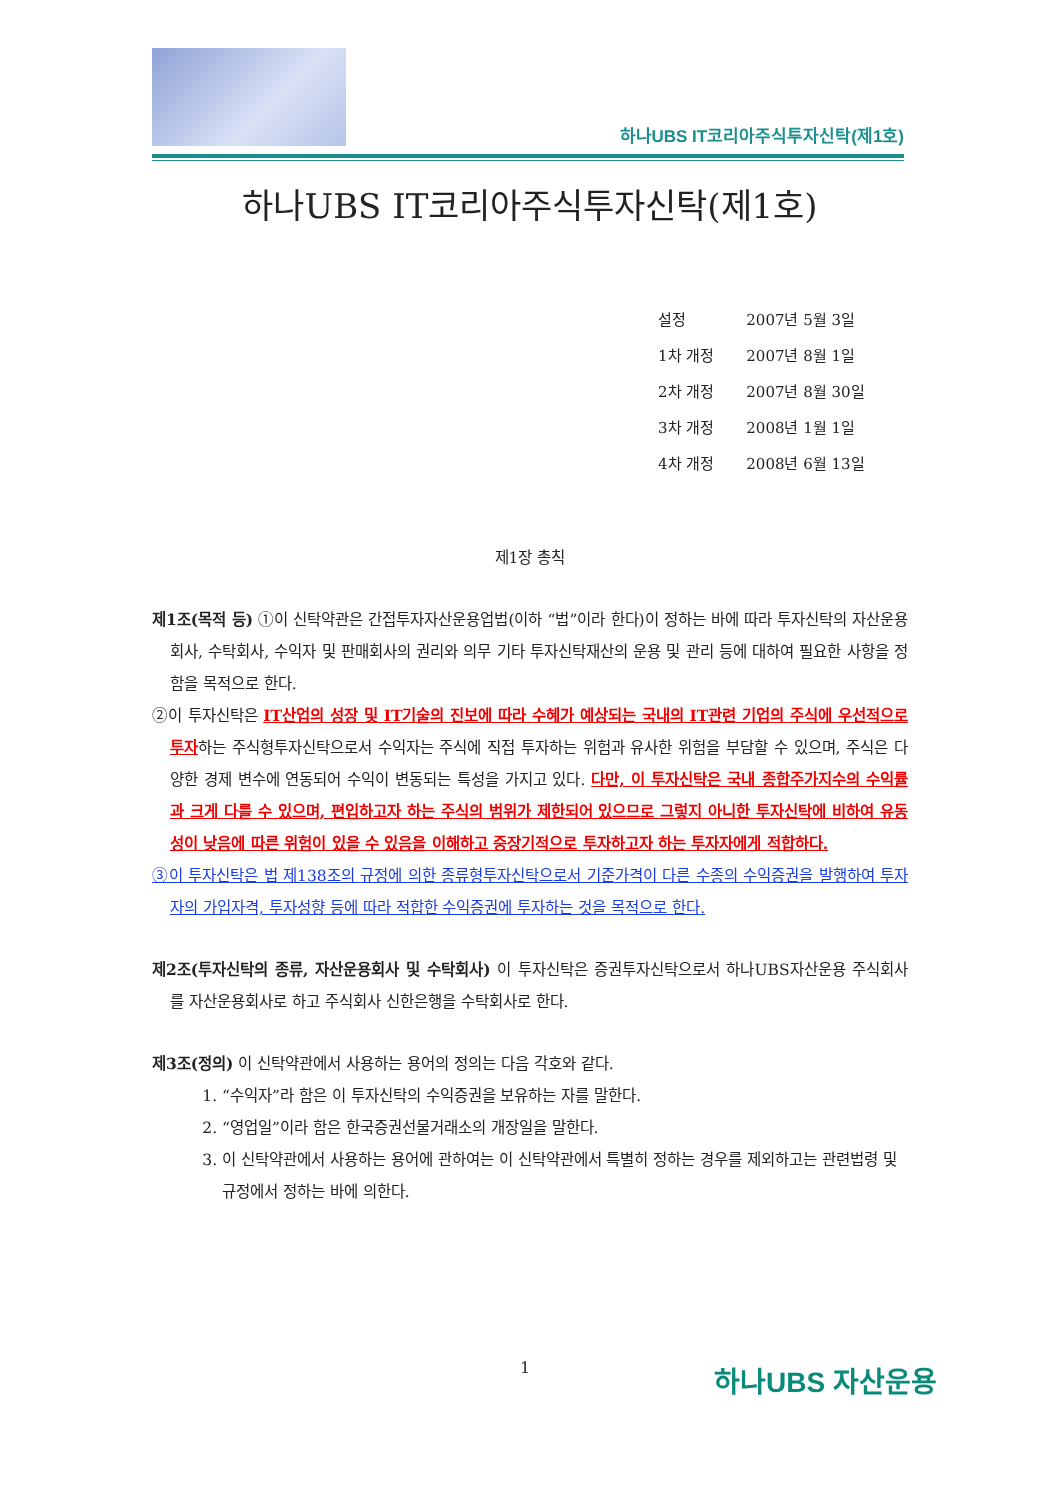하나UBS IT코리아주식투자신탁(제1호)
하나UBS IT코리아주식투자신탁(제1호)
| 설정 | 2007년 5월 3일 |
| 1차 개정 | 2007년 8월 1일 |
| 2차 개정 | 2007년 8월 30일 |
| 3차 개정 | 2008년 1월 1일 |
| 4차 개정 | 2008년 6월 13일 |
제1장 총칙
제1조(목적 등) ①이 신탁약관은 간접투자자산운용업법(이하 “법”이라 한다)이 정하는 바에 따라 투자신탁의 자산운용회사, 수탁회사, 수익자 및 판매회사의 권리와 의무 기타 투자신탁재산의 운용 및 관리 등에 대하여 필요한 사항을 정함을 목적으로 한다.
②이 투자신탁은 IT산업의 성장 및 IT기술의 진보에 따라 수혜가 예상되는 국내의 IT관련 기업의 주식에 우선적으로 투자하는 주식형투자신탁으로서 수익자는 주식에 직접 투자하는 위험과 유사한 위험을 부담할 수 있으며, 주식은 다양한 경제 변수에 연동되어 수익이 변동되는 특성을 가지고 있다. 다만, 이 투자신탁은 국내 종합주가지수의 수익률과 크게 다를 수 있으며, 편입하고자 하는 주식의 범위가 제한되어 있으므로 그렇지 아니한 투자신탁에 비하여 유동성이 낮음에 따른 위험이 있을 수 있음을 이해하고 중장기적으로 투자하고자 하는 투자자에게 적합하다.
③이 투자신탁은 법 제138조의 규정에 의한 종류형투자신탁으로서 기준가격이 다른 수종의 수익증권을 발행하여 투자자의 가입자격, 투자성향 등에 따라 적합한 수익증권에 투자하는 것을 목적으로 한다.
제2조(투자신탁의 종류, 자산운용회사 및 수탁회사) 이 투자신탁은 증권투자신탁으로서 하나UBS자산운용 주식회사를 자산운용회사로 하고 주식회사 신한은행을 수탁회사로 한다.
제3조(정의) 이 신탁약관에서 사용하는 용어의 정의는 다음 각호와 같다.
1. “수익자”라 함은 이 투자신탁의 수익증권을 보유하는 자를 말한다.
2. “영업일”이라 함은 한국증권선물거래소의 개장일을 말한다.
3. 이 신탁약관에서 사용하는 용어에 관하여는 이 신탁약관에서 특별히 정하는 경우를 제외하고는 관련법령 및 규정에서 정하는 바에 의한다.
1 하나UBS 자산운용